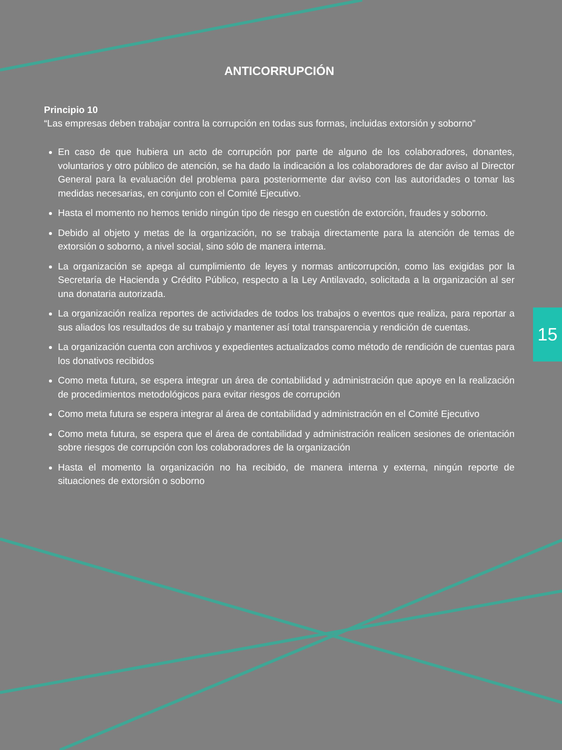ANTICORRUPCIÓN
Principio 10
“Las empresas deben trabajar contra la corrupción en todas sus formas, incluidas extorsión y soborno”
En caso de que hubiera un acto de corrupción por parte de alguno de los colaboradores, donantes, voluntarios y otro público de atención, se ha dado la indicación a los colaboradores de dar aviso al Director General para la evaluación del problema para posteriormente dar aviso con las autoridades o tomar las medidas necesarias, en conjunto con el Comité Ejecutivo.
Hasta el momento no hemos tenido ningún tipo de riesgo en cuestión de extorción, fraudes y soborno.
Debido al objeto y metas de la organización, no se trabaja directamente para la atención de temas de extorsión o soborno, a nivel social, sino sólo de manera interna.
La organización se apega al cumplimiento de leyes y normas anticorrupción, como las exigidas por la Secretaría de Hacienda y Crédito Público, respecto a la Ley Antilavado, solicitada a la organización al ser una donataria autorizada.
La organización realiza reportes de actividades de todos los trabajos o eventos que realiza, para reportar a sus aliados los resultados de su trabajo y mantener así total transparencia y rendición de cuentas.
La organización cuenta con archivos y expedientes actualizados como método de rendición de cuentas para los donativos recibidos
Como meta futura, se espera integrar un área de contabilidad y administración que apoye en la realización de procedimientos metodológicos para evitar riesgos de corrupción
Como meta futura se espera integrar al área de contabilidad y administración en el Comité Ejecutivo
Como meta futura, se espera que el área de contabilidad y administración realicen sesiones de orientación sobre riesgos de corrupción con los colaboradores de la organización
Hasta el momento la organización no ha recibido, de manera interna y externa, ningún reporte de situaciones de extorsión o soborno
15